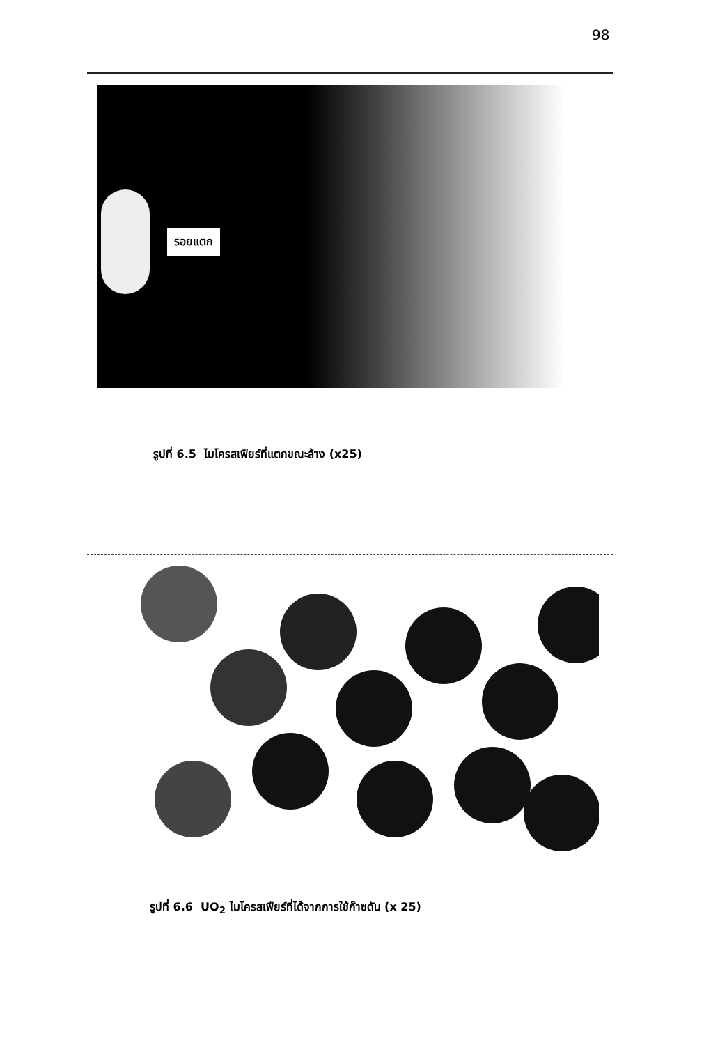98
รอยแตก
รูปที่ 6.5 ไมโครสเฟียร์ที่แตกขณะล้าง (x25)
รูปที่ 6.6 UO<sub>2</sub> ไมโครสเฟียร์ที่ได้จากการใช้ก๊าซดัน (x 25)